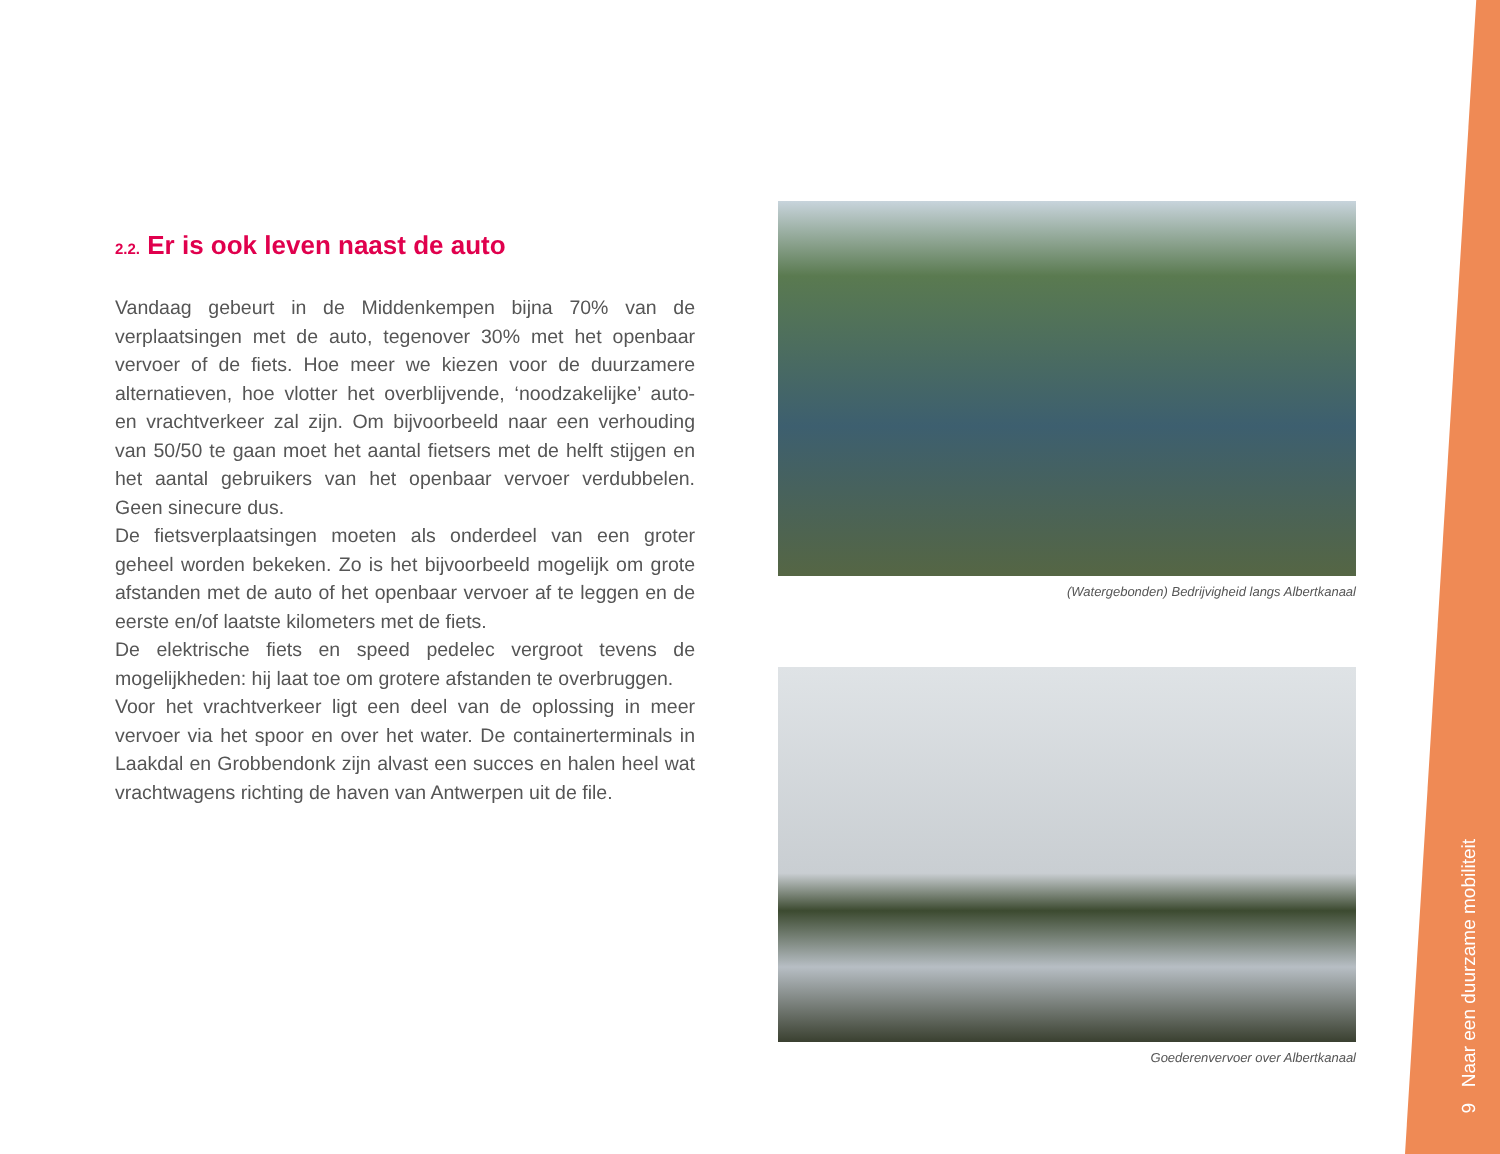2.2. Er is ook leven naast de auto
Vandaag gebeurt in de Middenkempen bijna 70% van de verplaatsingen met de auto, tegenover 30% met het openbaar vervoer of de fiets. Hoe meer we kiezen voor de duurzamere alternatieven, hoe vlotter het overblijvende, ‘noodzakelijke’ auto- en vrachtverkeer zal zijn. Om bijvoorbeeld naar een verhouding van 50/50 te gaan moet het aantal fietsers met de helft stijgen en het aantal gebruikers van het openbaar vervoer verdubbelen. Geen sinecure dus.
De fietsverplaatsingen moeten als onderdeel van een groter geheel worden bekeken. Zo is het bijvoorbeeld mogelijk om grote afstanden met de auto of het openbaar vervoer af te leggen en de eerste en/of laatste kilometers met de fiets.
De elektrische fiets en speed pedelec vergroot tevens de mogelijkheden: hij laat toe om grotere afstanden te overbruggen.
Voor het vrachtverkeer ligt een deel van de oplossing in meer vervoer via het spoor en over het water. De containerterminals in Laakdal en Grobbendonk zijn alvast een succes en halen heel wat vrachtwagens richting de haven van Antwerpen uit de file.
(Watergebonden) Bedrijvigheid langs Albertkanaal
Goederenvervoer over Albertkanaal
9 Naar een duurzame mobiliteit